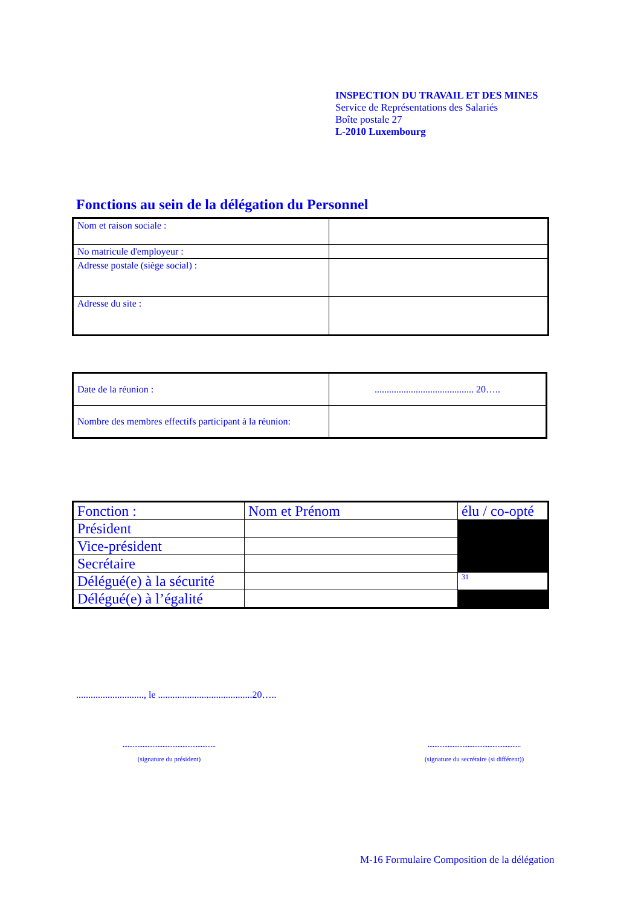INSPECTION DU TRAVAIL ET DES MINES
Service de Représentations des Salariés
Boîte postale 27
L-2010 Luxembourg
Fonctions au sein de la délégation du Personnel
| Nom et raison sociale : | |
| No matricule d'employeur : | |
| Adresse postale (siège social) : | |
| Adresse du site : | |
| Date de la réunion : | ......................................... 20….. |
| Nombre des membres effectifs participant à la réunion: | |
| Fonction : | Nom et Prénom | élu / co-opté |
| Président | | |
| Vice-président | | |
| Secrétaire | | |
| Délégué(e) à la sécurité | | 31 |
| Délégué(e) à l’égalité | | |
............................, le .......................................20…..
........................................................
(signature du président)
........................................................
(signature du secrétaire (si différent))
M-16 Formulaire Composition de la délégation